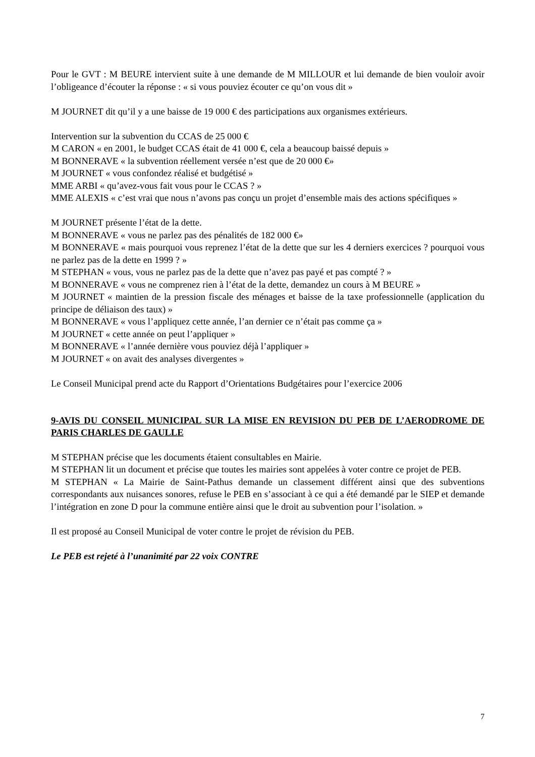Pour le GVT : M BEURE intervient suite à une demande de M MILLOUR et lui demande de bien vouloir avoir l’obligeance d’écouter la réponse : « si vous pouviez écouter ce qu’on vous dit »
M JOURNET dit qu’il y a une baisse de 19 000 € des participations aux organismes extérieurs.
Intervention sur la subvention du CCAS de 25 000 €
M CARON « en 2001, le budget CCAS était de 41 000 €, cela a beaucoup baissé depuis »
M BONNERAVE « la subvention réellement versée n’est que de 20 000 €»
M JOURNET « vous confondez réalisé et budgétisé »
MME ARBI « qu’avez-vous fait vous pour le CCAS ? »
MME ALEXIS « c’est vrai que nous n’avons pas conçu un projet d’ensemble mais des actions spécifiques »
M JOURNET présente l’état de la dette.
M BONNERAVE « vous ne parlez pas des pénalités de 182 000 €»
M BONNERAVE « mais pourquoi vous reprenez l’état de la dette que sur les 4 derniers exercices ? pourquoi vous ne parlez pas de la dette en 1999 ? »
M STEPHAN « vous, vous ne parlez pas de la dette que n’avez pas payé et pas compté ? »
M BONNERAVE « vous ne comprenez rien à l’état de la dette, demandez un cours à M BEURE »
M JOURNET « maintien de la pression fiscale des ménages et baisse de la taxe professionnelle (application du principe de déliaison des taux) »
M BONNERAVE « vous l’appliquez cette année, l’an dernier ce n’était pas comme ça »
M JOURNET « cette année on peut l’appliquer »
M BONNERAVE « l’année dernière vous pouviez déjà l’appliquer »
M JOURNET « on avait des analyses divergentes »
Le Conseil Municipal prend acte du Rapport d’Orientations Budgétaires pour l’exercice 2006
9-AVIS DU CONSEIL MUNICIPAL SUR LA MISE EN REVISION DU PEB DE L’AERODROME DE PARIS CHARLES DE GAULLE
M STEPHAN précise que les documents étaient consultables en Mairie.
M STEPHAN lit un document et précise que toutes les mairies sont appelées à voter contre ce projet de PEB.
M STEPHAN « La Mairie de Saint-Pathus demande un classement différent ainsi que des subventions correspondants aux nuisances sonores, refuse le PEB en s’associant à ce qui a été demandé par le SIEP et demande l’intégration en zone D pour la commune entière ainsi que le droit au subvention pour l’isolation. »
Il est proposé au Conseil Municipal de voter contre le projet de révision du PEB.
Le PEB est rejeté à l’unanimité par 22 voix CONTRE
7